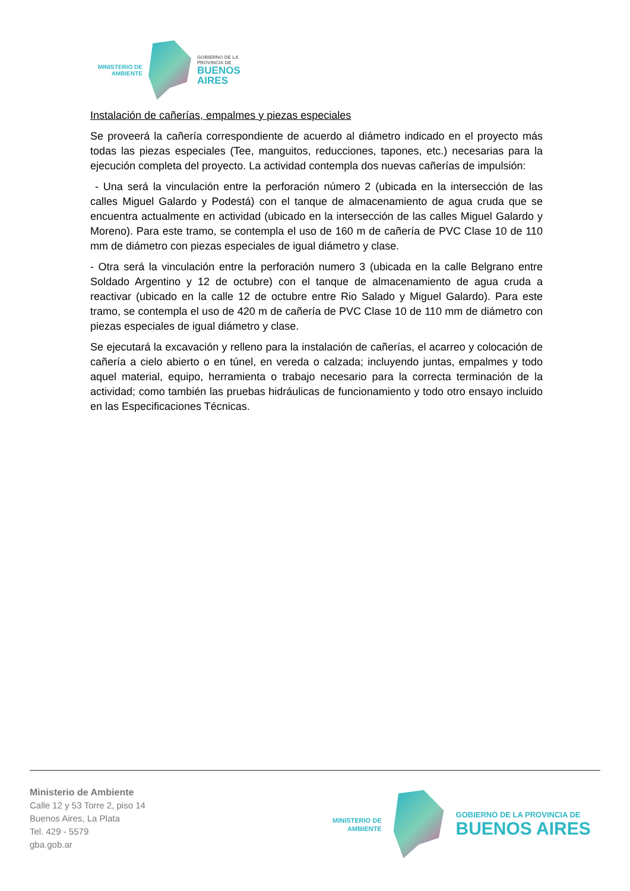MINISTERIO DE
AMBIENTE
GOBIERNO DE LA
PROVINCIA DE
BUENOS
AIRES
Instalación de cañerías, empalmes y piezas especiales
Se proveerá la cañería correspondiente de acuerdo al diámetro indicado en el proyecto más todas las piezas especiales (Tee, manguitos, reducciones, tapones, etc.) necesarias para la ejecución completa del proyecto. La actividad contempla dos nuevas cañerías de impulsión:
- Una será la vinculación entre la perforación número 2 (ubicada en la intersección de las calles Miguel Galardo y Podestá) con el tanque de almacenamiento de agua cruda que se encuentra actualmente en actividad (ubicado en la intersección de las calles Miguel Galardo y Moreno). Para este tramo, se contempla el uso de 160 m de cañería de PVC Clase 10 de 110 mm de diámetro con piezas especiales de igual diámetro y clase.
- Otra será la vinculación entre la perforación numero 3 (ubicada en la calle Belgrano entre Soldado Argentino y 12 de octubre) con el tanque de almacenamiento de agua cruda a reactivar (ubicado en la calle 12 de octubre entre Rio Salado y Miguel Galardo). Para este tramo, se contempla el uso de 420 m de cañería de PVC Clase 10 de 110 mm de diámetro con piezas especiales de igual diámetro y clase.
Se ejecutará la excavación y relleno para la instalación de cañerías, el acarreo y colocación de cañería a cielo abierto o en túnel, en vereda o calzada; incluyendo juntas, empalmes y todo aquel material, equipo, herramienta o trabajo necesario para la correcta terminación de la actividad; como también las pruebas hidráulicas de funcionamiento y todo otro ensayo incluido en las Especificaciones Técnicas.
Ministerio de Ambiente
Calle 12 y 53 Torre 2, piso 14
Buenos Aires, La Plata
Tel. 429 - 5579
gba.gob.ar
MINISTERIO DE
AMBIENTE
GOBIERNO DE LA PROVINCIA DE
BUENOS AIRES